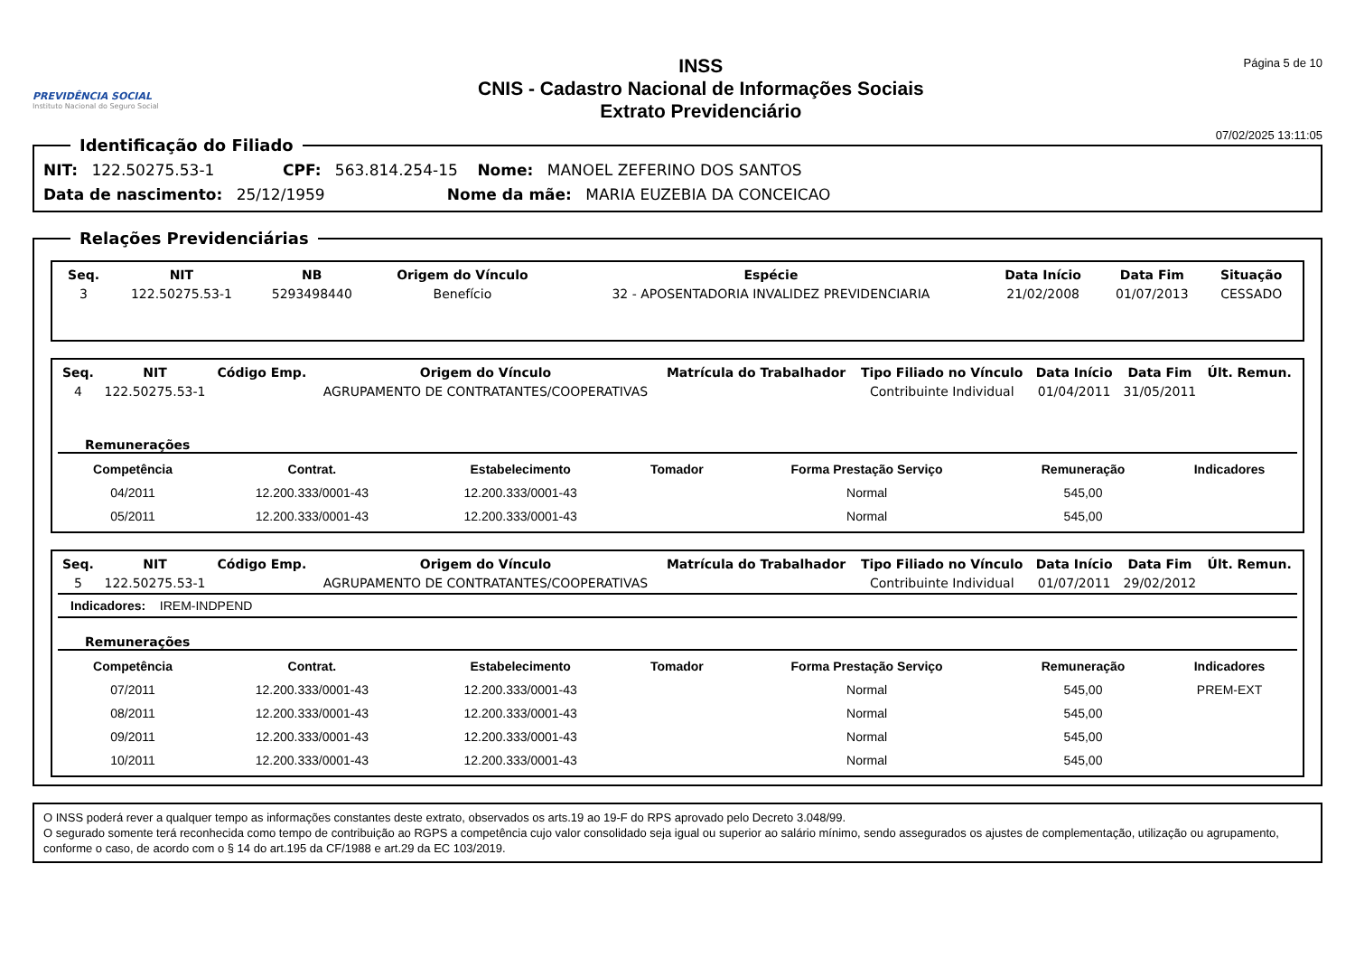PREVIDÊNCIA SOCIAL
Instituto Nacional do Seguro Social
INSS
CNIS - Cadastro Nacional de Informações Sociais
Extrato Previdenciário
Página 5 de 10
07/02/2025 13:11:05
Identificação do Filiado
NIT: 122.50275.53-1 CPF: 563.814.254-15 Nome: MANOEL ZEFERINO DOS SANTOS
Data de nascimento: 25/12/1959 Nome da mãe: MARIA EUZEBIA DA CONCEICAO
Relações Previdenciárias
| Seq. | NIT | NB | Origem do Vínculo | Espécie | Data Início | Data Fim | Situação |
| --- | --- | --- | --- | --- | --- | --- | --- |
| 3 | 122.50275.53-1 | 5293498440 | Benefício | 32 - APOSENTADORIA INVALIDEZ PREVIDENCIARIA | 21/02/2008 | 01/07/2013 | CESSADO |
| Seq. | NIT | Código Emp. | Origem do Vínculo | Matrícula do Trabalhador | Tipo Filiado no Vínculo | Data Início | Data Fim | Últ. Remun. |
| --- | --- | --- | --- | --- | --- | --- | --- | --- |
| 4 | 122.50275.53-1 | | AGRUPAMENTO DE CONTRATANTES/COOPERATIVAS | | Contribuinte Individual | 01/04/2011 | 31/05/2011 | |
Remunerações
| Competência | Contrat. | Estabelecimento | Tomador | Forma Prestação Serviço | Remuneração | Indicadores |
| --- | --- | --- | --- | --- | --- | --- |
| 04/2011 | 12.200.333/0001-43 | 12.200.333/0001-43 | | Normal | 545,00 | |
| 05/2011 | 12.200.333/0001-43 | 12.200.333/0001-43 | | Normal | 545,00 | |
| Seq. | NIT | Código Emp. | Origem do Vínculo | Matrícula do Trabalhador | Tipo Filiado no Vínculo | Data Início | Data Fim | Últ. Remun. |
| --- | --- | --- | --- | --- | --- | --- | --- | --- |
| 5 | 122.50275.53-1 | | AGRUPAMENTO DE CONTRATANTES/COOPERATIVAS | | Contribuinte Individual | 01/07/2011 | 29/02/2012 | |
Indicadores: IREM-INDPEND
Remunerações
| Competência | Contrat. | Estabelecimento | Tomador | Forma Prestação Serviço | Remuneração | Indicadores |
| --- | --- | --- | --- | --- | --- | --- |
| 07/2011 | 12.200.333/0001-43 | 12.200.333/0001-43 | | Normal | 545,00 | PREM-EXT |
| 08/2011 | 12.200.333/0001-43 | 12.200.333/0001-43 | | Normal | 545,00 | |
| 09/2011 | 12.200.333/0001-43 | 12.200.333/0001-43 | | Normal | 545,00 | |
| 10/2011 | 12.200.333/0001-43 | 12.200.333/0001-43 | | Normal | 545,00 | |
O INSS poderá rever a qualquer tempo as informações constantes deste extrato, observados os arts.19 ao 19-F do RPS aprovado pelo Decreto 3.048/99.
O segurado somente terá reconhecida como tempo de contribuição ao RGPS a competência cujo valor consolidado seja igual ou superior ao salário mínimo, sendo assegurados os ajustes de complementação, utilização ou agrupamento, conforme o caso, de acordo com o § 14 do art.195 da CF/1988 e art.29 da EC 103/2019.